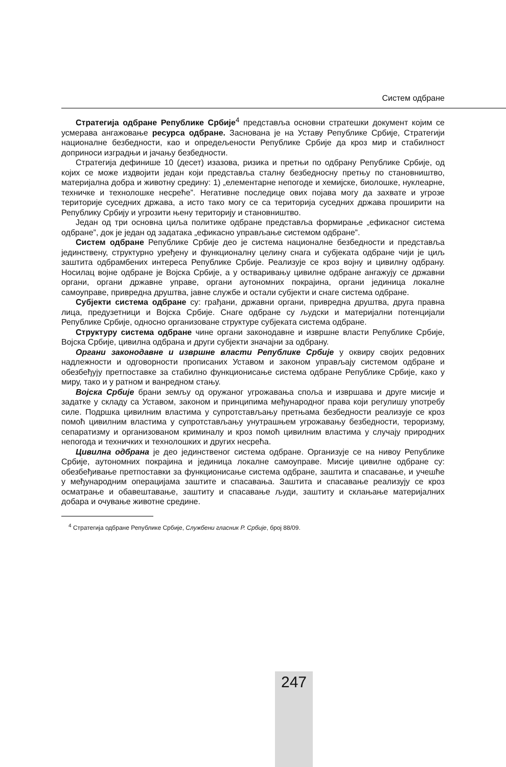Систем одбране
Стратегија одбране Републике Србије<sup>4</sup> представља основни стратешки документ којим се усмерава ангажовање ресурса одбране. Заснована је на Уставу Републике Србије, Стратегији националне безбедности, као и опредељености Републике Србије да кроз мир и стабилност доприноси изградњи и јачању безбедности.
Стратегија дефинише 10 (десет) изазова, ризика и претњи по одбрану Републике Србије, од којих се може издвојити један који представља сталну безбедносну претњу по становништво, материјална добра и животну средину: 1) „елементарне непогоде и хемијске, биолошке, нуклеарне, техничке и технолошке несреће”. Негативне последице ових појава могу да захвате и угрозе територије суседних држава, а исто тако могу се са територија суседних држава проширити на Републику Србију и угрозити њену територију и становништво.
Један од три основна циља политике одбране представља формирање „ефикасног система одбране”, док је један од задатака „ефикасно управљање системом одбране”.
Систем одбране Републике Србије део је система националне безбедности и представља јединствену, структурно уређену и функционалну целину снага и субјеката одбране чији је циљ заштита одбрамбених интереса Републике Србије. Реализује се кроз војну и цивилну одбрану. Носилац војне одбране је Војска Србије, а у остваривању цивилне одбране ангажују се државни органи, органи државне управе, органи аутономних покрајина, органи јединица локалне самоуправе, привредна друштва, јавне службе и остали субјекти и снаге система одбране.
Субјекти система одбране су: грађани, државни органи, привредна друштва, друга правна лица, предузетници и Војска Србије. Снаге одбране су људски и материјални потенцијали Републике Србије, односно организоване структуре субјеката система одбране.
Структуру система одбране чине органи законодавне и извршне власти Републике Србије, Војска Србије, цивилна одбрана и други субјекти значајни за одбрану.
Органи законодавне и извршне власти Републике Србије у оквиру својих редовних надлежности и одговорности прописаних Уставом и законом управљају системом одбране и обезбеђују претпоставке за стабилно функционисање система одбране Републике Србије, како у миру, тако и у ратном и ванредном стању.
Војска Србије брани земљу од оружаног угрожавања споља и извршава и друге мисије и задатке у складу са Уставом, законом и принципима међународног права који регулишу употребу силе. Подршка цивилним властима у супротстављању претњама безбедности реализује се кроз помоћ цивилним властима у супротстављању унутрашњем угрожавању безбедности, тероризму, сепаратизму и организованом криминалу и кроз помоћ цивилним властима у случају природних непогода и техничких и технолошких и других несрећа.
Цивилна одбрана је део јединственог система одбране. Организује се на нивоу Републике Србије, аутономних покрајина и јединица локалне самоуправе. Мисије цивилне одбране су: обезбеђивање претпоставки за функционисање система одбране, заштита и спасавање, и учешће у међународним операцијама заштите и спасавања. Заштита и спасавање реализују се кроз осматрање и обавештавање, заштиту и спасавање људи, заштиту и склањање материјалних добара и очување животне средине.
<sup>4</sup> Стратегија одбране Републике Србије, Службени гласник Р. Србије, број 88/09.
247